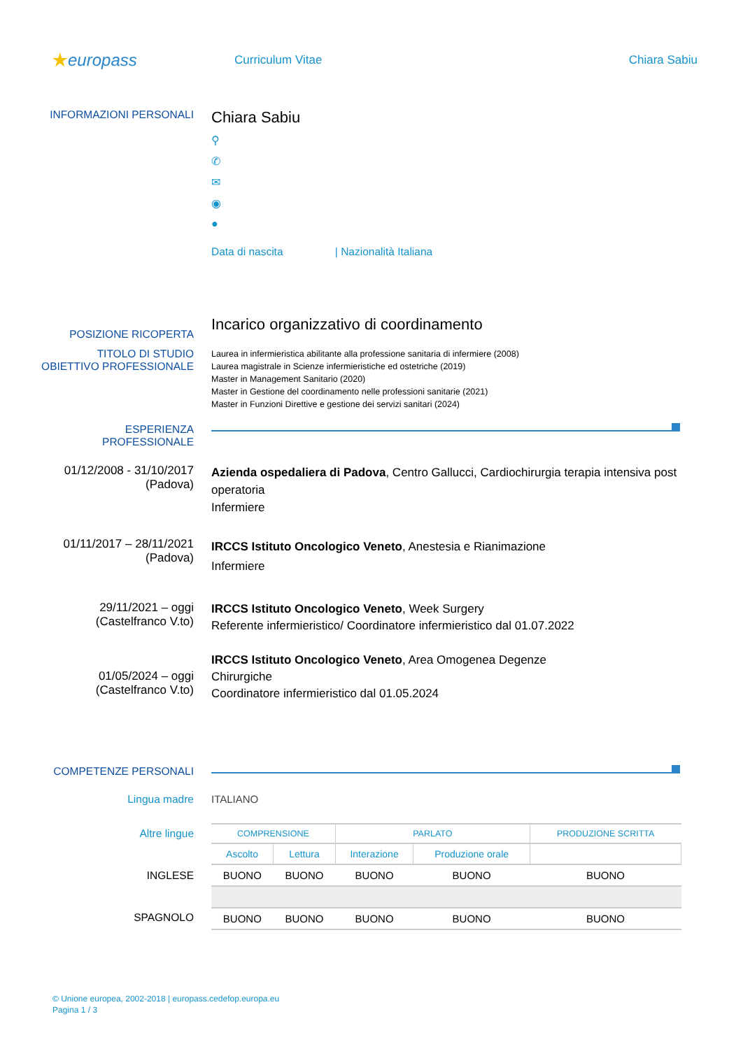★europass
Curriculum Vitae Chiara Sabiu
INFORMAZIONI PERSONALI
Chiara Sabiu
⚲
✆
✉
◉
●
Data di nascita | Nazionalità Italiana
POSIZIONE RICOPERTA
Incarico organizzativo di coordinamento
TITOLO DI STUDIO
OBIETTIVO PROFESSIONALE
Laurea in infermieristica abilitante alla professione sanitaria di infermiere (2008)
Laurea magistrale in Scienze infermieristiche ed ostetriche (2019)
Master in Management Sanitario (2020)
Master in Gestione del coordinamento nelle professioni sanitarie (2021)
Master in Funzioni Direttive e gestione dei servizi sanitari (2024)
ESPERIENZA
PROFESSIONALE
01/12/2008 - 31/10/2017
(Padova)
Azienda ospedaliera di Padova, Centro Gallucci, Cardiochirurgia terapia intensiva post operatoria
Infermiere
01/11/2017 – 28/11/2021
(Padova)
IRCCS Istituto Oncologico Veneto, Anestesia e Rianimazione
Infermiere
29/11/2021 – oggi
(Castelfranco V.to)
IRCCS Istituto Oncologico Veneto, Week Surgery
Referente infermieristico/ Coordinatore infermieristico dal 01.07.2022
01/05/2024 – oggi
(Castelfranco V.to)
IRCCS Istituto Oncologico Veneto, Area Omogenea Degenze
Chirurgiche
Coordinatore infermieristico dal 01.05.2024
COMPETENZE PERSONALI
Lingua madre ITALIANO
Altre lingue
INGLESE
SPAGNOLO
| COMPRENSIONE | | PARLATO | | PRODUZIONE SCRITTA |
| --- | --- | --- | --- | --- |
| Ascolto | Lettura | Interazione | Produzione orale | |
| BUONO | BUONO | BUONO | BUONO | BUONO |
| BUONO | BUONO | BUONO | BUONO | BUONO |
© Unione europea, 2002-2018 | europass.cedefop.europa.eu
Pagina 1 / 3